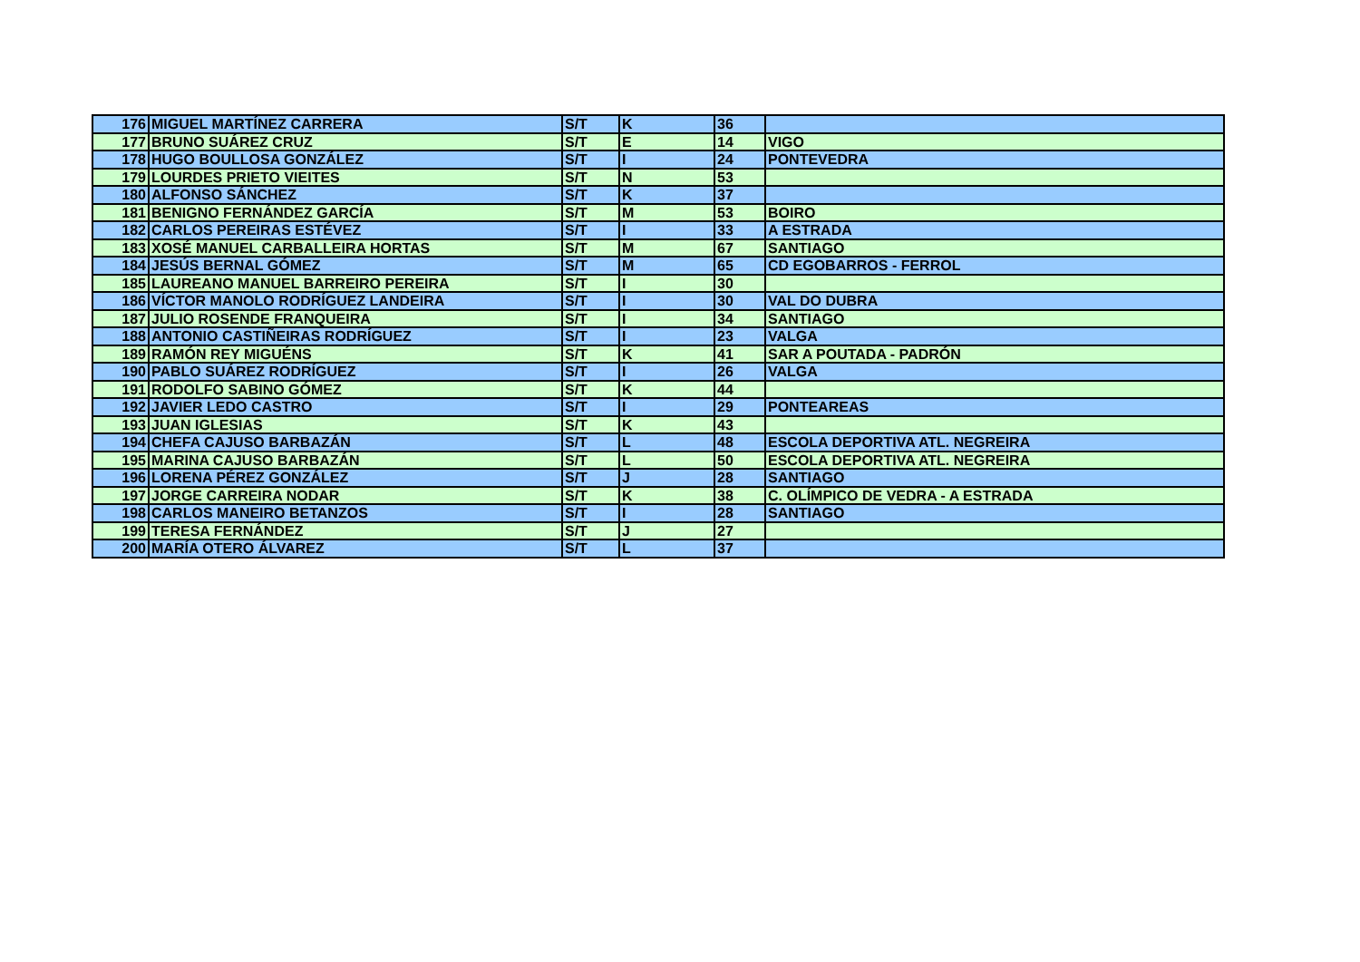| 176 | MIGUEL MARTÍNEZ CARRERA | S/T | K | 36 | |
| 177 | BRUNO SUÁREZ CRUZ | S/T | E | 14 | VIGO |
| 178 | HUGO BOULLOSA GONZÁLEZ | S/T | I | 24 | PONTEVEDRA |
| 179 | LOURDES PRIETO VIEITES | S/T | N | 53 | |
| 180 | ALFONSO SÁNCHEZ | S/T | K | 37 | |
| 181 | BENIGNO FERNÁNDEZ GARCÍA | S/T | M | 53 | BOIRO |
| 182 | CARLOS PEREIRAS ESTÉVEZ | S/T | I | 33 | A ESTRADA |
| 183 | XOSÉ MANUEL CARBALLEIRA HORTAS | S/T | M | 67 | SANTIAGO |
| 184 | JESÚS BERNAL GÓMEZ | S/T | M | 65 | CD EGOBARROS - FERROL |
| 185 | LAUREANO MANUEL BARREIRO PEREIRA | S/T | I | 30 | |
| 186 | VÍCTOR MANOLO RODRÍGUEZ LANDEIRA | S/T | I | 30 | VAL DO DUBRA |
| 187 | JULIO ROSENDE FRANQUEIRA | S/T | I | 34 | SANTIAGO |
| 188 | ANTONIO CASTIÑEIRAS RODRÍGUEZ | S/T | I | 23 | VALGA |
| 189 | RAMÓN REY MIGUÉNS | S/T | K | 41 | SAR A POUTADA - PADRÓN |
| 190 | PABLO SUÁREZ RODRÍGUEZ | S/T | I | 26 | VALGA |
| 191 | RODOLFO SABINO GÓMEZ | S/T | K | 44 | |
| 192 | JAVIER LEDO CASTRO | S/T | I | 29 | PONTEAREAS |
| 193 | JUAN IGLESIAS | S/T | K | 43 | |
| 194 | CHEFA CAJUSO BARBAZÁN | S/T | L | 48 | ESCOLA DEPORTIVA ATL. NEGREIRA |
| 195 | MARINA CAJUSO BARBAZÁN | S/T | L | 50 | ESCOLA DEPORTIVA ATL. NEGREIRA |
| 196 | LORENA PÉREZ GONZÁLEZ | S/T | J | 28 | SANTIAGO |
| 197 | JORGE CARREIRA NODAR | S/T | K | 38 | C. OLÍMPICO DE VEDRA - A ESTRADA |
| 198 | CARLOS MANEIRO BETANZOS | S/T | I | 28 | SANTIAGO |
| 199 | TERESA FERNÁNDEZ | S/T | J | 27 | |
| 200 | MARÍA OTERO ÁLVAREZ | S/T | L | 37 | |